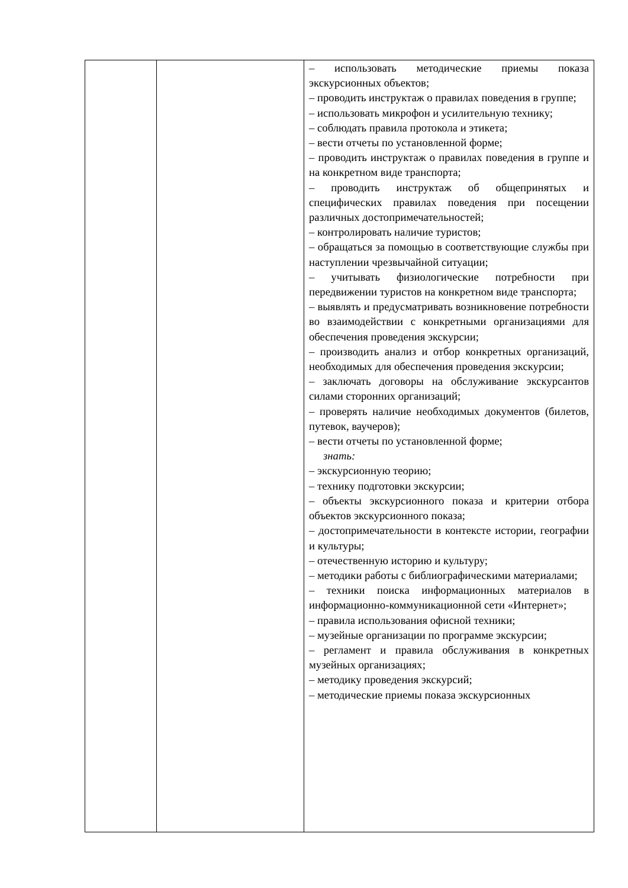| | | – использовать методические приемы показа экскурсионных объектов; – проводить инструктаж о правилах поведения в группе; – использовать микрофон и усилительную технику; – соблюдать правила протокола и этикета; – вести отчеты по установленной форме; – проводить инструктаж о правилах поведения в группе и на конкретном виде транспорта; – проводить инструктаж об общепринятых и специфических правилах поведения при посещении различных достопримечательностей; – контролировать наличие туристов; – обращаться за помощью в соответствующие службы при наступлении чрезвычайной ситуации; – учитывать физиологические потребности при передвижении туристов на конкретном виде транспорта; – выявлять и предусматривать возникновение потребности во взаимодействии с конкретными организациями для обеспечения проведения экскурсии; – производить анализ и отбор конкретных организаций, необходимых для обеспечения проведения экскурсии; – заключать договоры на обслуживание экскурсантов силами сторонних организаций; – проверять наличие необходимых документов (билетов, путевок, ваучеров); – вести отчеты по установленной форме; знать: – экскурсионную теорию; – технику подготовки экскурсии; – объекты экскурсионного показа и критерии отбора объектов экскурсионного показа; – достопримечательности в контексте истории, географии и культуры; – отечественную историю и культуру; – методики работы с библиографическими материалами; – техники поиска информационных материалов в информационно-коммуникационной сети «Интернет»; – правила использования офисной техники; – музейные организации по программе экскурсии; – регламент и правила обслуживания в конкретных музейных организациях; – методику проведения экскурсий; – методические приемы показа экскурсионных |